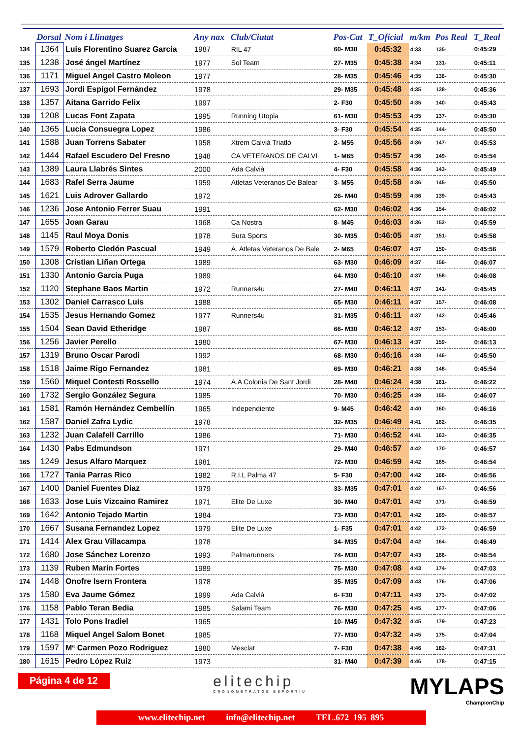| | Dorsal | Nom i Llinatges | Any nax | Club/Ciutat | Pos-Cat | T_Oficial | m/km | Pos Real | T_Real |
| --- | --- | --- | --- | --- | --- | --- | --- | --- | --- |
| 134 | 1364 | Luis Florentino Suarez Garcia | 1987 | RIL 47 | 60- M30 | 0:45:32 | 4:33 | 135- | 0:45:29 |
| 135 | 1238 | José ángel Martínez | 1977 | Sol Team | 27- M35 | 0:45:38 | 4:34 | 131- | 0:45:11 |
| 136 | 1171 | Miguel Angel Castro Moleon | 1977 | | 28- M35 | 0:45:46 | 4:35 | 136- | 0:45:30 |
| 137 | 1693 | Jordi Espígol Fernández | 1978 | | 29- M35 | 0:45:48 | 4:35 | 138- | 0:45:36 |
| 138 | 1357 | Aitana Garrido Felix | 1997 | | 2- F30 | 0:45:50 | 4:35 | 140- | 0:45:43 |
| 139 | 1208 | Lucas Font Zapata | 1995 | Running Utopia | 61- M30 | 0:45:53 | 4:35 | 137- | 0:45:30 |
| 140 | 1365 | Lucia Consuegra Lopez | 1986 | | 3- F30 | 0:45:54 | 4:35 | 144- | 0:45:50 |
| 141 | 1588 | Juan Torrens Sabater | 1958 | Xtrem Calvià Triatló | 2- M55 | 0:45:56 | 4:36 | 147- | 0:45:53 |
| 142 | 1444 | Rafael Escudero Del Fresno | 1948 | CA VETERANOS DE CALVI | 1- M65 | 0:45:57 | 4:36 | 149- | 0:45:54 |
| 143 | 1389 | Laura Llabrés Sintes | 2000 | Ada Calvià | 4- F30 | 0:45:58 | 4:36 | 143- | 0:45:49 |
| 144 | 1683 | Rafel Serra Jaume | 1959 | Atletas Veteranos De Balear | 3- M55 | 0:45:58 | 4:36 | 145- | 0:45:50 |
| 145 | 1621 | Luis Adrover Gallardo | 1972 | | 26- M40 | 0:45:59 | 4:36 | 139- | 0:45:43 |
| 146 | 1236 | Jose Antonio Ferrer Suau | 1991 | | 62- M30 | 0:46:02 | 4:36 | 154- | 0:46:02 |
| 147 | 1655 | Joan Garau | 1968 | Ca Nostra | 8- M45 | 0:46:03 | 4:36 | 152- | 0:45:59 |
| 148 | 1145 | Raul Moya Donis | 1978 | Sura Sports | 30- M35 | 0:46:05 | 4:37 | 151- | 0:45:58 |
| 149 | 1579 | Roberto Cledón Pascual | 1949 | A. Atletas Veteranos De Bale | 2- M65 | 0:46:07 | 4:37 | 150- | 0:45:56 |
| 150 | 1308 | Cristian Liñan Ortega | 1989 | | 63- M30 | 0:46:09 | 4:37 | 156- | 0:46:07 |
| 151 | 1330 | Antonio Garcia Puga | 1989 | | 64- M30 | 0:46:10 | 4:37 | 158- | 0:46:08 |
| 152 | 1120 | Stephane Baos Martin | 1972 | Runners4u | 27- M40 | 0:46:11 | 4:37 | 141- | 0:45:45 |
| 153 | 1302 | Daniel Carrasco Luis | 1988 | | 65- M30 | 0:46:11 | 4:37 | 157- | 0:46:08 |
| 154 | 1535 | Jesus Hernando Gomez | 1977 | Runners4u | 31- M35 | 0:46:11 | 4:37 | 142- | 0:45:46 |
| 155 | 1504 | Sean David Etheridge | 1987 | | 66- M30 | 0:46:12 | 4:37 | 153- | 0:46:00 |
| 156 | 1256 | Javier Perello | 1980 | | 67- M30 | 0:46:13 | 4:37 | 159- | 0:46:13 |
| 157 | 1319 | Bruno Oscar Parodi | 1992 | | 68- M30 | 0:46:16 | 4:38 | 146- | 0:45:50 |
| 158 | 1518 | Jaime Rigo Fernandez | 1981 | | 69- M30 | 0:46:21 | 4:38 | 148- | 0:45:54 |
| 159 | 1560 | Miquel Contesti Rossello | 1974 | A.A Colonia De Sant Jordi | 28- M40 | 0:46:24 | 4:38 | 161- | 0:46:22 |
| 160 | 1732 | Sergio González Segura | 1985 | | 70- M30 | 0:46:25 | 4:39 | 155- | 0:46:07 |
| 161 | 1581 | Ramón Hernández Cembellín | 1965 | Independiente | 9- M45 | 0:46:42 | 4:40 | 160- | 0:46:16 |
| 162 | 1587 | Daniel Zafra Lydic | 1978 | | 32- M35 | 0:46:49 | 4:41 | 162- | 0:46:35 |
| 163 | 1232 | Juan Calafell Carrillo | 1986 | | 71- M30 | 0:46:52 | 4:41 | 163- | 0:46:35 |
| 164 | 1430 | Pabs Edmundson | 1971 | | 29- M40 | 0:46:57 | 4:42 | 170- | 0:46:57 |
| 165 | 1249 | Jesus Alfaro Marquez | 1981 | | 72- M30 | 0:46:59 | 4:42 | 165- | 0:46:54 |
| 166 | 1727 | Tania Parras Rico | 1982 | R.I.L Palma 47 | 5- F30 | 0:47:00 | 4:42 | 168- | 0:46:56 |
| 167 | 1400 | Daniel Fuentes Diaz | 1979 | | 33- M35 | 0:47:01 | 4:42 | 167- | 0:46:56 |
| 168 | 1633 | Jose Luis Vizcaino Ramirez | 1971 | Elite De Luxe | 30- M40 | 0:47:01 | 4:42 | 171- | 0:46:59 |
| 169 | 1642 | Antonio Tejado Martin | 1984 | | 73- M30 | 0:47:01 | 4:42 | 169- | 0:46:57 |
| 170 | 1667 | Susana Fernandez Lopez | 1979 | Elite De Luxe | 1- F35 | 0:47:01 | 4:42 | 172- | 0:46:59 |
| 171 | 1414 | Alex Grau Villacampa | 1978 | | 34- M35 | 0:47:04 | 4:42 | 164- | 0:46:49 |
| 172 | 1680 | Jose Sánchez Lorenzo | 1993 | Palmarunners | 74- M30 | 0:47:07 | 4:43 | 166- | 0:46:54 |
| 173 | 1139 | Ruben Marin Fortes | 1989 | | 75- M30 | 0:47:08 | 4:43 | 174- | 0:47:03 |
| 174 | 1448 | Onofre Isern Frontera | 1978 | | 35- M35 | 0:47:09 | 4:43 | 176- | 0:47:06 |
| 175 | 1580 | Eva Jaume Gómez | 1999 | Ada Calvià | 6- F30 | 0:47:11 | 4:43 | 173- | 0:47:02 |
| 176 | 1158 | Pablo Teran Bedia | 1985 | Salami Team | 76- M30 | 0:47:25 | 4:45 | 177- | 0:47:06 |
| 177 | 1431 | Tolo Pons Iradiel | 1965 | | 10- M45 | 0:47:32 | 4:45 | 179- | 0:47:23 |
| 178 | 1168 | Miquel Angel Salom Bonet | 1985 | | 77- M30 | 0:47:32 | 4:45 | 175- | 0:47:04 |
| 179 | 1597 | Mª Carmen Pozo Rodriguez | 1980 | Mesclat | 7- F30 | 0:47:38 | 4:46 | 182- | 0:47:31 |
| 180 | 1615 | Pedro López Ruiz | 1973 | | 31- M40 | 0:47:39 | 4:46 | 178- | 0:47:15 |
Página 4 de 12
elitechip
CRONOMETRATGE ESPORTIU
MYLAPS
ChampionChip
www.elitechip.net info@elitechip.net TEL.672 195 895